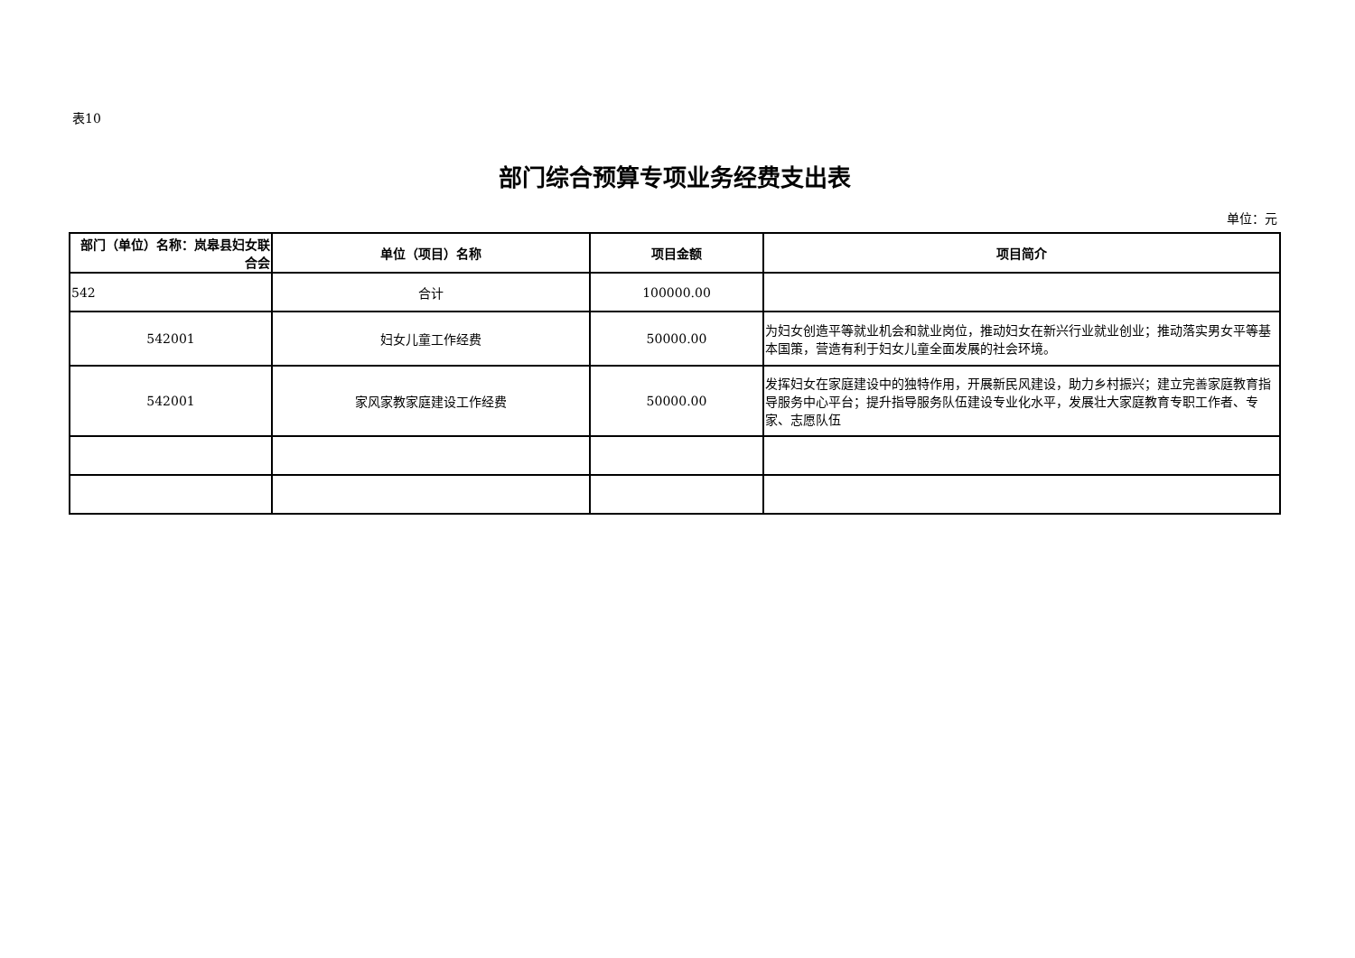表10
部门综合预算专项业务经费支出表
单位：元
| 部门（单位）名称：岚皋县妇女联合会 | 单位（项目）名称 | 项目金额 | 项目简介 |
| --- | --- | --- | --- |
| 542 | 合计 | 100000.00 | |
| 542001 | 妇女儿童工作经费 | 50000.00 | 为妇女创造平等就业机会和就业岗位，推动妇女在新兴行业就业创业；推动落实男女平等基本国策，营造有利于妇女儿童全面发展的社会环境。 |
| 542001 | 家风家教家庭建设工作经费 | 50000.00 | 发挥妇女在家庭建设中的独特作用，开展新民风建设，助力乡村振兴；建立完善家庭教育指导服务中心平台；提升指导服务队伍建设专业化水平，发展壮大家庭教育专职工作者、专家、志愿队伍 |